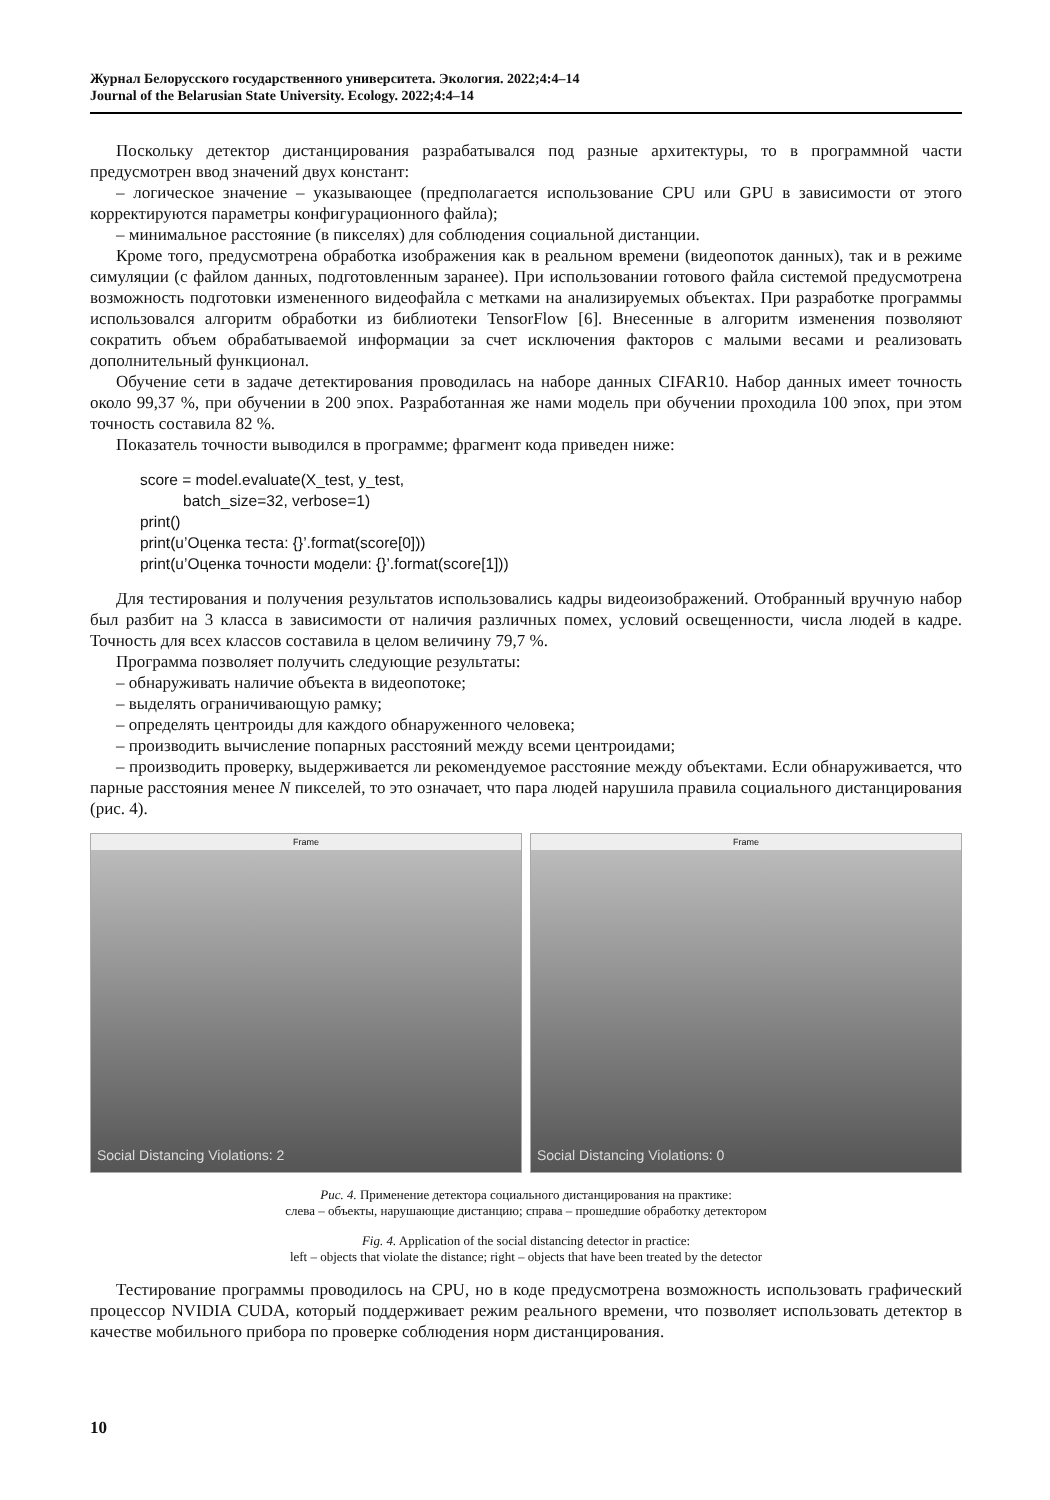Журнал Белорусского государственного университета. Экология. 2022;4:4–14
Journal of the Belarusian State University. Ecology. 2022;4:4–14
Поскольку детектор дистанцирования разрабатывался под разные архитектуры, то в программной части предусмотрен ввод значений двух констант:
– логическое значение – указывающее (предполагается использование CPU или GPU в зависимости от этого корректируются параметры конфигурационного файла);
– минимальное расстояние (в пикселях) для соблюдения социальной дистанции.
Кроме того, предусмотрена обработка изображения как в реальном времени (видеопоток данных), так и в режиме симуляции (с файлом данных, подготовленным заранее). При использовании готового файла системой предусмотрена возможность подготовки измененного видеофайла с метками на анализируемых объектах. При разработке программы использовался алгоритм обработки из библиотеки TensorFlow [6]. Внесенные в алгоритм изменения позволяют сократить объем обрабатываемой информации за счет исключения факторов с малыми весами и реализовать дополнительный функционал.
Обучение сети в задаче детектирования проводилась на наборе данных CIFAR10. Набор данных имеет точность около 99,37 %, при обучении в 200 эпох. Разработанная же нами модель при обучении проходила 100 эпох, при этом точность составила 82 %.
Показатель точности выводился в программе; фрагмент кода приведен ниже:
score = model.evaluate(X_test, y_test,
          batch_size=32, verbose=1)
print()
print(u’Оценка теста: {}’.format(score[0]))
print(u’Оценка точности модели: {}’.format(score[1]))
Для тестирования и получения результатов использовались кадры видеоизображений. Отобранный вручную набор был разбит на 3 класса в зависимости от наличия различных помех, условий освещенности, числа людей в кадре. Точность для всех классов составила в целом величину 79,7 %.
Программа позволяет получить следующие результаты:
– обнаруживать наличие объекта в видеопотоке;
– выделять ограничивающую рамку;
– определять центроиды для каждого обнаруженного человека;
– производить вычисление попарных расстояний между всеми центроидами;
– производить проверку, выдерживается ли рекомендуемое расстояние между объектами. Если обнаруживается, что парные расстояния менее N пикселей, то это означает, что пара людей нарушила правила социального дистанцирования (рис. 4).
Frame
Social Distancing Violations: 2
Frame
Social Distancing Violations: 0
Рис. 4. Применение детектора социального дистанцирования на практике:
слева – объекты, нарушающие дистанцию; справа – прошедшие обработку детектором
Fig. 4. Application of the social distancing detector in practice:
left – objects that violate the distance; right – objects that have been treated by the detector
Тестирование программы проводилось на CPU, но в коде предусмотрена возможность использовать графический процессор NVIDIA CUDA, который поддерживает режим реального времени, что позволяет использовать детектор в качестве мобильного прибора по проверке соблюдения норм дистанцирования.
10